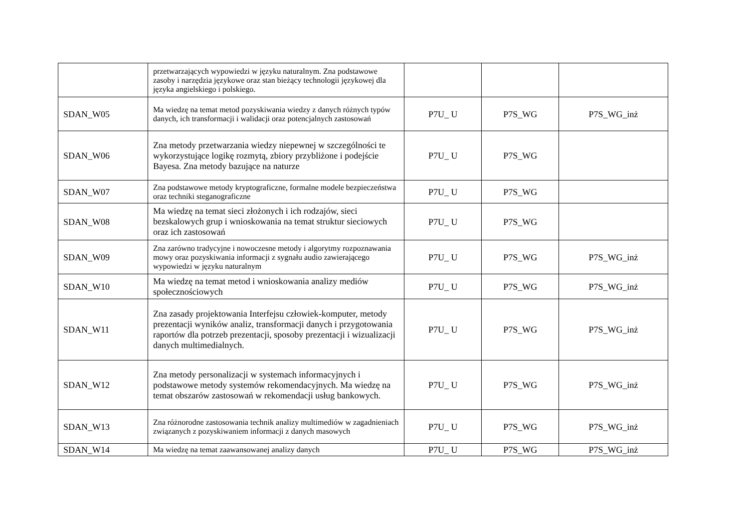| | przetwarzających wypowiedzi w języku naturalnym. Zna podstawowe zasoby i narzędzia językowe oraz stan bieżący technologii językowej dla języka angielskiego i polskiego. | | | |
| SDAN_W05 | Ma wiedzę na temat metod pozyskiwania wiedzy z danych różnych typów danych, ich transformacji i walidacji oraz potencjalnych zastosowań | P7U_ U | P7S_WG | P7S_WG_inż |
| SDAN_W06 | Zna metody przetwarzania wiedzy niepewnej w szczególności te wykorzystujące logikę rozmytą, zbiory przybliżone i podejście Bayesa. Zna metody bazujące na naturze | P7U_ U | P7S_WG | |
| SDAN_W07 | Zna podstawowe metody kryptograficzne, formalne modele bezpieczeństwa oraz techniki steganograficzne | P7U_ U | P7S_WG | |
| SDAN_W08 | Ma wiedzę na temat sieci złożonych i ich rodzajów, sieci bezskalowych grup i wnioskowania na temat struktur sieciowych oraz ich zastosowań | P7U_ U | P7S_WG | |
| SDAN_W09 | Zna zarówno tradycyjne i nowoczesne metody i algorytmy rozpoznawania mowy oraz pozyskiwania informacji z sygnału audio zawierającego wypowiedzi w języku naturalnym | P7U_ U | P7S_WG | P7S_WG_inż |
| SDAN_W10 | Ma wiedzę na temat metod i wnioskowania analizy mediów społecznościowych | P7U_ U | P7S_WG | P7S_WG_inż |
| SDAN_W11 | Zna zasady projektowania Interfejsu człowiek-komputer, metody prezentacji wyników analiz, transformacji danych i przygotowania raportów dla potrzeb prezentacji, sposoby prezentacji i wizualizacji danych multimedialnych. | P7U_ U | P7S_WG | P7S_WG_inż |
| SDAN_W12 | Zna metody personalizacji w systemach informacyjnych i podstawowe metody systemów rekomendacyjnych. Ma wiedzę na temat obszarów zastosowań w rekomendacji usług bankowych. | P7U_ U | P7S_WG | P7S_WG_inż |
| SDAN_W13 | Zna różnorodne zastosowania technik analizy multimediów w zagadnieniach związanych z pozyskiwaniem informacji z danych masowych | P7U_ U | P7S_WG | P7S_WG_inż |
| SDAN_W14 | Ma wiedzę na temat zaawansowanej analizy danych | P7U_ U | P7S_WG | P7S_WG_inż |